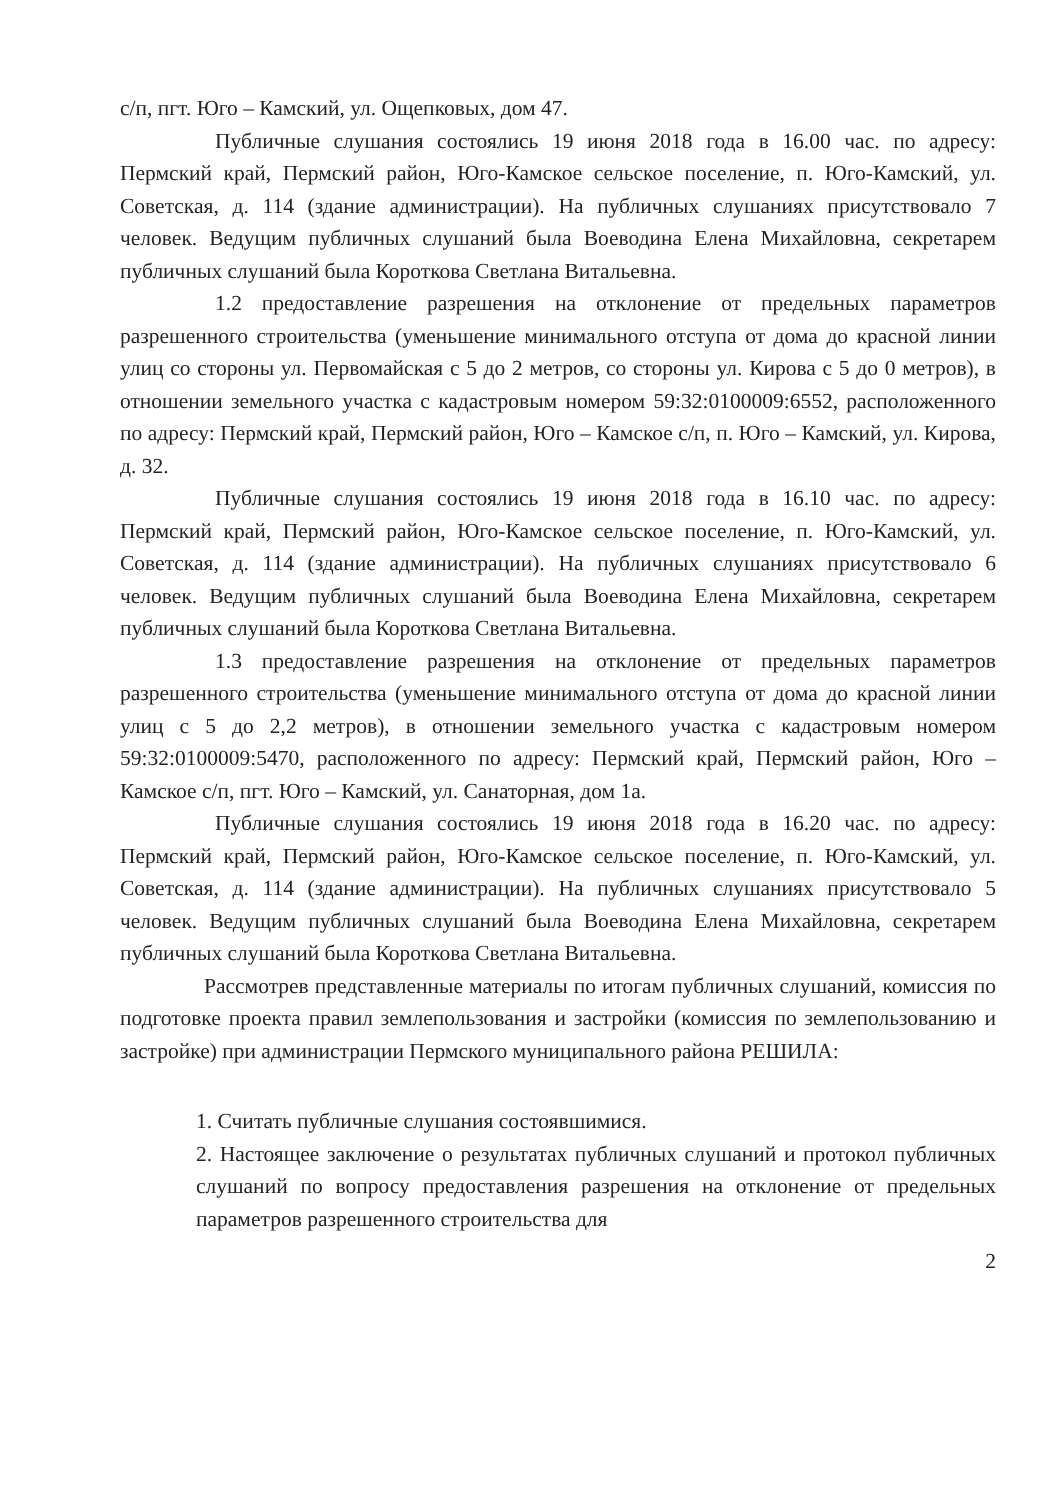с/п, пгт. Юго – Камский, ул. Ощепковых, дом 47.
Публичные слушания состоялись 19 июня 2018 года в 16.00 час. по адресу: Пермский край, Пермский район, Юго-Камское сельское поселение, п. Юго-Камский, ул. Советская, д. 114 (здание администрации). На публичных слушаниях присутствовало 7 человек. Ведущим публичных слушаний была Воеводина Елена Михайловна, секретарем публичных слушаний была Короткова Светлана Витальевна.
1.2 предоставление разрешения на отклонение от предельных параметров разрешенного строительства (уменьшение минимального отступа от дома до красной линии улиц со стороны ул. Первомайская с 5 до 2 метров, со стороны ул. Кирова с 5 до 0 метров), в отношении земельного участка с кадастровым номером 59:32:0100009:6552, расположенного по адресу: Пермский край, Пермский район, Юго – Камское с/п, п. Юго – Камский, ул. Кирова, д. 32.
Публичные слушания состоялись 19 июня 2018 года в 16.10 час. по адресу: Пермский край, Пермский район, Юго-Камское сельское поселение, п. Юго-Камский, ул. Советская, д. 114 (здание администрации). На публичных слушаниях присутствовало 6 человек. Ведущим публичных слушаний была Воеводина Елена Михайловна, секретарем публичных слушаний была Короткова Светлана Витальевна.
1.3 предоставление разрешения на отклонение от предельных параметров разрешенного строительства (уменьшение минимального отступа от дома до красной линии улиц с 5 до 2,2 метров), в отношении земельного участка с кадастровым номером 59:32:0100009:5470, расположенного по адресу: Пермский край, Пермский район, Юго – Камское с/п, пгт. Юго – Камский, ул. Санаторная, дом 1а.
Публичные слушания состоялись 19 июня 2018 года в 16.20 час. по адресу: Пермский край, Пермский район, Юго-Камское сельское поселение, п. Юго-Камский, ул. Советская, д. 114 (здание администрации). На публичных слушаниях присутствовало 5 человек. Ведущим публичных слушаний была Воеводина Елена Михайловна, секретарем публичных слушаний была Короткова Светлана Витальевна.
Рассмотрев представленные материалы по итогам публичных слушаний, комиссия по подготовке проекта правил землепользования и застройки (комиссия по землепользованию и застройке) при администрации Пермского муниципального района РЕШИЛА:
1. Считать публичные слушания состоявшимися.
2. Настоящее заключение о результатах публичных слушаний и протокол публичных слушаний по вопросу предоставления разрешения на отклонение от предельных параметров разрешенного строительства для
2